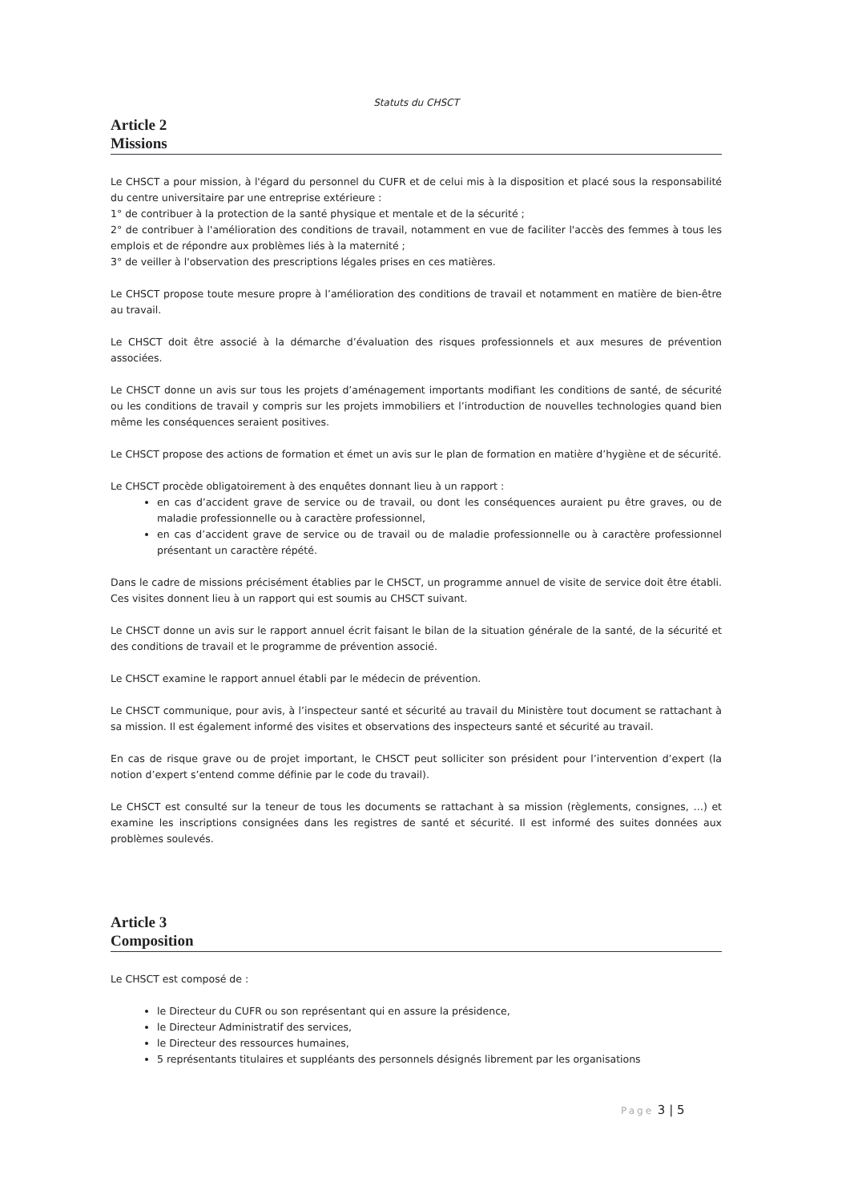Statuts du CHSCT
Article 2
Missions
Le CHSCT a pour mission, à l'égard du personnel du CUFR et de celui mis à la disposition et placé sous la responsabilité du centre universitaire par une entreprise extérieure :
1° de contribuer à la protection de la santé physique et mentale et de la sécurité ;
2° de contribuer à l'amélioration des conditions de travail, notamment en vue de faciliter l'accès des femmes à tous les emplois et de répondre aux problèmes liés à la maternité ;
3° de veiller à l'observation des prescriptions légales prises en ces matières.
Le CHSCT propose toute mesure propre à l’amélioration des conditions de travail et notamment en matière de bien-être au travail.
Le CHSCT doit être associé à la démarche d’évaluation des risques professionnels et aux mesures de prévention associées.
Le CHSCT donne un avis sur tous les projets d’aménagement importants modifiant les conditions de santé, de sécurité ou les conditions de travail y compris sur les projets immobiliers et l’introduction de nouvelles technologies quand bien même les conséquences seraient positives.
Le CHSCT propose des actions de formation et émet un avis sur le plan de formation en matière d’hygiène et de sécurité.
Le CHSCT procède obligatoirement à des enquêtes donnant lieu à un rapport :
en cas d’accident grave de service ou de travail, ou dont les conséquences auraient pu être graves, ou de maladie professionnelle ou à caractère professionnel,
en cas d’accident grave de service ou de travail ou de maladie professionnelle ou à caractère professionnel présentant un caractère répété.
Dans le cadre de missions précisément établies par le CHSCT, un programme annuel de visite de service doit être établi. Ces visites donnent lieu à un rapport qui est soumis au CHSCT suivant.
Le CHSCT donne un avis sur le rapport annuel écrit faisant le bilan de la situation générale de la santé, de la sécurité et des conditions de travail et le programme de prévention associé.
Le CHSCT examine le rapport annuel établi par le médecin de prévention.
Le CHSCT communique, pour avis, à l’inspecteur santé et sécurité au travail du Ministère tout document se rattachant à sa mission. Il est également informé des visites et observations des inspecteurs santé et sécurité au travail.
En cas de risque grave ou de projet important, le CHSCT peut solliciter son président pour l’intervention d’expert (la notion d’expert s’entend comme définie par le code du travail).
Le CHSCT est consulté sur la teneur de tous les documents se rattachant à sa mission (règlements, consignes, …) et examine les inscriptions consignées dans les registres de santé et sécurité. Il est informé des suites données aux problèmes soulevés.
Article 3
Composition
Le CHSCT est composé de :
le Directeur du CUFR ou son représentant qui en assure la présidence,
le Directeur Administratif des services,
le Directeur des ressources humaines,
5 représentants titulaires et suppléants des personnels désignés librement par les organisations
Page 3 | 5